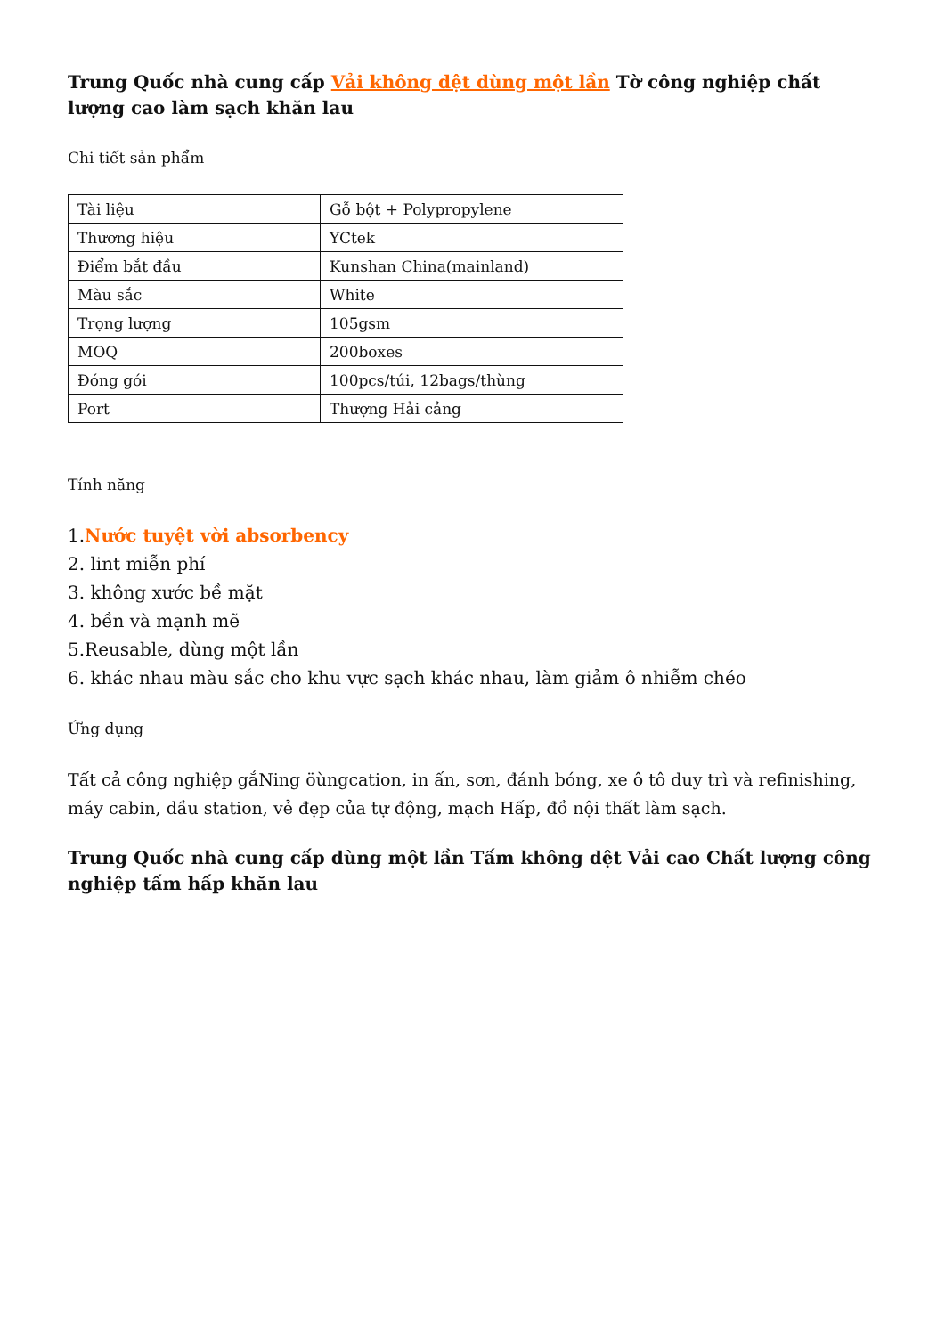Trung Quốc nhà cung cấp Vải không dệt dùng một lần Tờ công nghiệp chất lượng cao làm sạch khăn lau
Chi tiết sản phẩm
| Tài liệu | Gỗ bột + Polypropylene |
| Thương hiệu | YCtek |
| Điểm bắt đầu | Kunshan China(mainland) |
| Màu sắc | White |
| Trọng lượng | 105gsm |
| MOQ | 200boxes |
| Đóng gói | 100pcs/túi, 12bags/thùng |
| Port | Thượng Hải cảng |
Tính năng
1.Nước tuyệt vời absorbency
2. lint miễn phí
3. không xước bề mặt
4. bền và mạnh mẽ
5.Reusable, dùng một lần
6. khác nhau màu sắc cho khu vực sạch khác nhau, làm giảm ô nhiễm chéo
Ứng dụng
Tất cả công nghiệp gắNing öùngcation, in ấn, sơn, đánh bóng, xe ô tô duy trì và refinishing, máy cabin, dầu station, vẻ đẹp của tự động, mạch Hấp, đồ nội thất làm sạch.
Trung Quốc nhà cung cấp dùng một lần Tấm không dệt Vải cao Chất lượng công nghiệp tấm hấp khăn lau